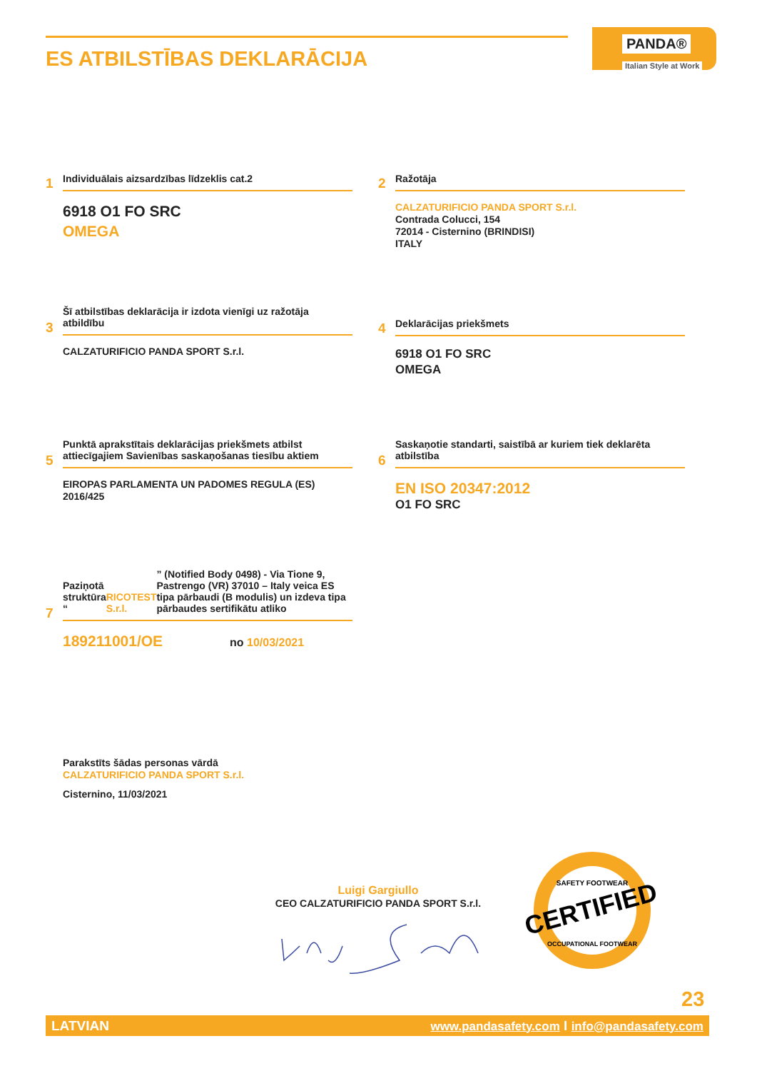ES ATBILSTĪBAS DEKLARĀCIJA
PANDA®
Italian Style at Work
1
Individuālais aizsardzības līdzeklis cat.2
6918 O1 FO SRC
OMEGA
2
Ražotāja
CALZATURIFICIO PANDA SPORT S.r.l.
Contrada Colucci, 154
72014 - Cisternino (BRINDISI)
ITALY
3
Šī atbilstības deklarācija ir izdota vienīgi uz ražotāja atbildību
CALZATURIFICIO PANDA SPORT S.r.l.
4
Deklarācijas priekšmets
6918 O1 FO SRC
OMEGA
5
Punktā aprakstītais deklarācijas priekšmets atbilst attiecīgajiem Savienības saskaņošanas tiesību aktiem
EIROPAS PARLAMENTA UN PADOMES REGULA (ES) 2016/425
6
Saskaņotie standarti, saistībā ar kuriem tiek deklarēta atbilstība
EN ISO 20347:2012
O1 FO SRC
7
Paziņotā struktūra “RICOTEST S.r.l.” (Notified Body 0498) - Via Tione 9, Pastrengo (VR) 37010 – Italy veica ES tipa pārbaudi (B modulis) un izdeva tipa pārbaudes sertifikātu atliko
189211001/OE no 10/03/2021
Parakstīts šādas personas vārdā
CALZATURIFICIO PANDA SPORT S.r.l.
Cisternino, 11/03/2021
Luigi Gargiullo
CEO CALZATURIFICIO PANDA SPORT S.r.l.
CERTIFIED
SAFETY FOOTWEAR
OCCUPATIONAL FOOTWEAR
23
LATVIAN www.pandasafety.com I info@pandasafety.com